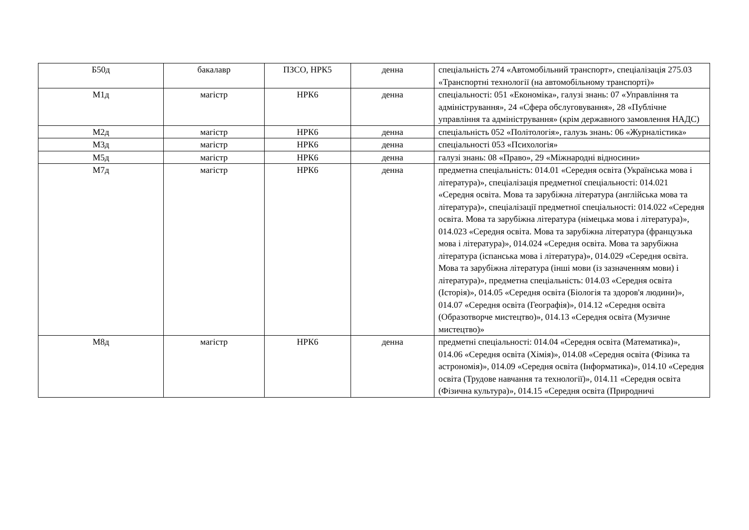| Б50д | бакалавр | ПЗСО, НРК5 | денна | спеціальність 274 «Автомобільний транспорт», спеціалізація 275.03 «Транспортні технології (на автомобільному транспорті)» |
| М1д | магістр | НРК6 | денна | спеціальності: 051 «Економіка», галузі знань: 07 «Управління та адміністрування», 24 «Сфера обслуговування», 28 «Публічне управління та адміністрування» (крім державного замовлення НАДС) |
| М2д | магістр | НРК6 | денна | спеціальність 052 «Політологія», галузь знань: 06 «Журналістика» |
| М3д | магістр | НРК6 | денна | спеціальності 053 «Психологія» |
| М5д | магістр | НРК6 | денна | галузі знань: 08 «Право», 29 «Міжнародні відносини» |
| М7д | магістр | НРК6 | денна | предметна спеціальність: 014.01 «Середня освіта (Українська мова і література)», спеціалізація предметної спеціальності: 014.021 «Середня освіта. Мова та зарубіжна література (англійська мова та література)», спеціалізації предметної спеціальності: 014.022 «Середня освіта. Мова та зарубіжна література (німецька мова і література)», 014.023 «Середня освіта. Мова та зарубіжна література (французька мова і література)», 014.024 «Середня освіта. Мова та зарубіжна література (іспанська мова і література)», 014.029 «Середня освіта. Мова та зарубіжна література (інші мови (із зазначенням мови) і література)», предметна спеціальність: 014.03 «Середня освіта (Історія)», 014.05 «Середня освіта (Біологія та здоров'я людини)», 014.07 «Середня освіта (Географія)», 014.12 «Середня освіта (Образотворче мистецтво)», 014.13 «Середня освіта (Музичне мистецтво)» |
| М8д | магістр | НРК6 | денна | предметні спеціальності: 014.04 «Середня освіта (Математика)», 014.06 «Середня освіта (Хімія)», 014.08 «Середня освіта (Фізика та астрономія)», 014.09 «Середня освіта (Інформатика)», 014.10 «Середня освіта (Трудове навчання та технології)», 014.11 «Середня освіта (Фізична культура)», 014.15 «Середня освіта (Природничі |